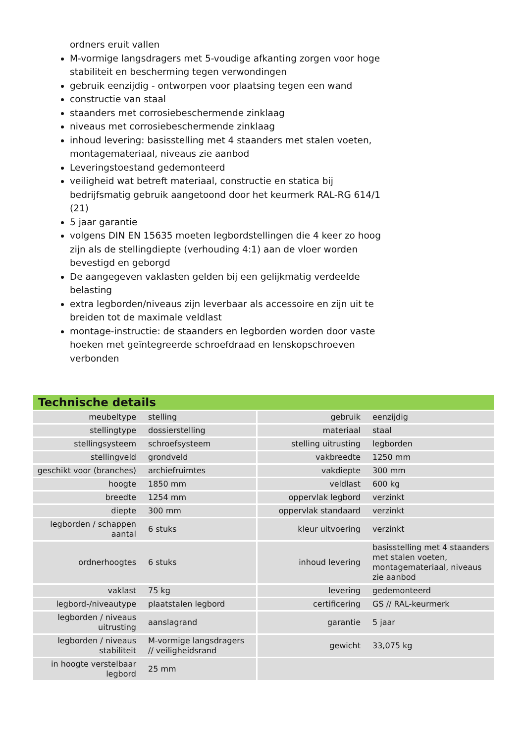ordners eruit vallen
M-vormige langsdragers met 5-voudige afkanting zorgen voor hoge stabiliteit en bescherming tegen verwondingen
gebruik eenzijdig - ontworpen voor plaatsing tegen een wand
constructie van staal
staanders met corrosiebeschermende zinklaag
niveaus met corrosiebeschermende zinklaag
inhoud levering: basisstelling met 4 staanders met stalen voeten, montagemateriaal, niveaus zie aanbod
Leveringstoestand gedemonteerd
veiligheid wat betreft materiaal, constructie en statica bij bedrijfsmatig gebruik aangetoond door het keurmerk RAL-RG 614/1 (21)
5 jaar garantie
volgens DIN EN 15635 moeten legbordstellingen die 4 keer zo hoog zijn als de stellingdiepte (verhouding 4:1) aan de vloer worden bevestigd en geborgd
De aangegeven vaklasten gelden bij een gelijkmatig verdeelde belasting
extra legborden/niveaus zijn leverbaar als accessoire en zijn uit te breiden tot de maximale veldlast
montage-instructie: de staanders en legborden worden door vaste hoeken met geïntegreerde schroefdraad en lenskopschroeven verbonden
Technische details
| meubeltype | stelling | gebruik | eenzijdig |
| stellingtype | dossierstelling | materiaal | staal |
| stellingsysteem | schroefsysteem | stelling uitrusting | legborden |
| stellingveld | grondveld | vakbreedte | 1250 mm |
| geschikt voor (branches) | archiefruimtes | vakdiepte | 300 mm |
| hoogte | 1850 mm | veldlast | 600 kg |
| breedte | 1254 mm | oppervlak legbord | verzinkt |
| diepte | 300 mm | oppervlak standaard | verzinkt |
| legborden / schappen aantal | 6 stuks | kleur uitvoering | verzinkt |
| ordnerhoogtes | 6 stuks | inhoud levering | basisstelling met 4 staanders met stalen voeten, montagemateriaal, niveaus zie aanbod |
| vaklast | 75 kg | levering | gedemonteerd |
| legbord-/niveautype | plaatstalen legbord | certificering | GS // RAL-keurmerk |
| legborden / niveaus uitrusting | aanslagrand | garantie | 5 jaar |
| legborden / niveaus stabiliteit | M-vormige langsdragers // veiligheidsrand | gewicht | 33,075 kg |
| in hoogte verstelbaar legbord | 25 mm | | |